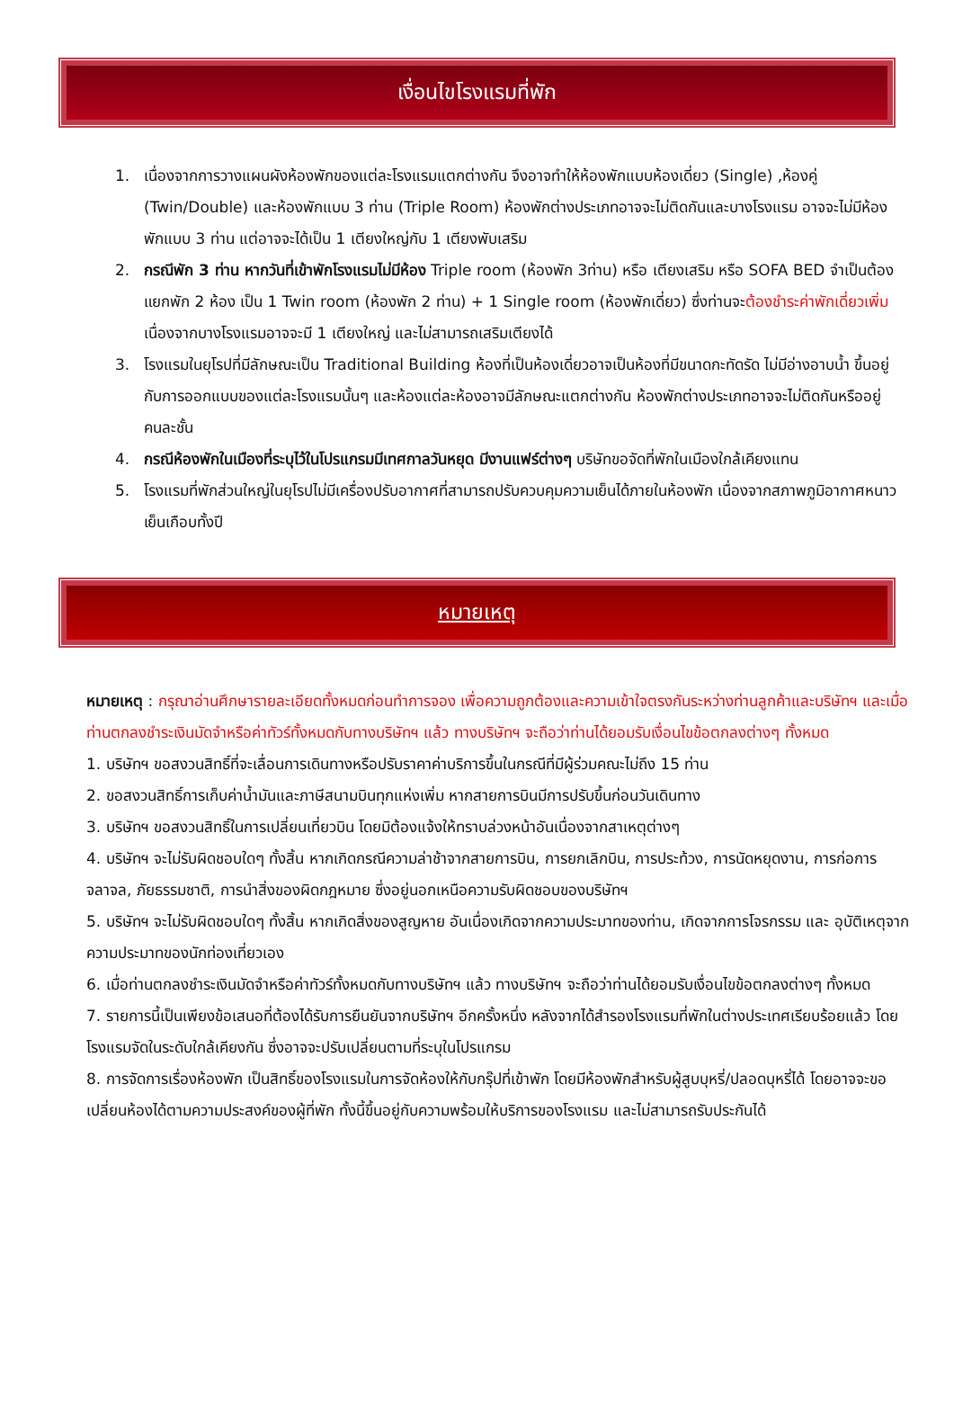เงื่อนไขโรงแรมที่พัก
1. เนื่องจากการวางแผนผังห้องพักของแต่ละโรงแรมแตกต่างกัน จึงอาจทำให้ห้องพักแบบห้องเดี่ยว (Single) ,ห้องคู่ (Twin/Double) และห้องพักแบบ 3 ท่าน (Triple Room) ห้องพักต่างประเภทอาจจะไม่ติดกันและบางโรงแรม อาจจะไม่มีห้องพักแบบ 3 ท่าน แต่อาจจะได้เป็น 1 เตียงใหญ่กับ 1 เตียงพับเสริม
2. กรณีพัก 3 ท่าน หากวันที่เข้าพักโรงแรมไม่มีห้อง Triple room (ห้องพัก 3ท่าน) หรือ เตียงเสริม หรือ SOFA BED จำเป็นต้องแยกพัก 2 ห้อง เป็น 1 Twin room (ห้องพัก 2 ท่าน) + 1 Single room (ห้องพักเดี่ยว) ซึ่งท่านจะต้องชำระค่าพักเดี่ยวเพิ่ม เนื่องจากบางโรงแรมอาจจะมี 1 เตียงใหญ่ และไม่สามารถเสริมเตียงได้
3. โรงแรมในยุโรปที่มีลักษณะเป็น Traditional Building ห้องที่เป็นห้องเดี่ยวอาจเป็นห้องที่มีขนาดกะทัดรัด ไม่มีอ่างอาบน้ำ ขึ้นอยู่กับการออกแบบของแต่ละโรงแรมนั้นๆ และห้องแต่ละห้องอาจมีลักษณะแตกต่างกัน ห้องพักต่างประเภทอาจจะไม่ติดกันหรืออยู่คนละชั้น
4. กรณีห้องพักในเมืองที่ระบุไว้ในโปรแกรมมีเทศกาลวันหยุด มีงานแฟร์ต่างๆ บริษัทขอจัดที่พักในเมืองใกล้เคียงแทน
5. โรงแรมที่พักส่วนใหญ่ในยุโรปไม่มีเครื่องปรับอากาศที่สามารถปรับควบคุมความเย็นได้ภายในห้องพัก เนื่องจากสภาพภูมิอากาศหนาวเย็นเกือบทั้งปี
หมายเหตุ
หมายเหตุ : กรุณาอ่านศึกษารายละเอียดทั้งหมดก่อนทำการจอง เพื่อความถูกต้องและความเข้าใจตรงกันระหว่างท่านลูกค้าและบริษัทฯ และเมื่อท่านตกลงชำระเงินมัดจำหรือค่าทัวร์ทั้งหมดกับทางบริษัทฯ แล้ว ทางบริษัทฯ จะถือว่าท่านได้ยอมรับเงื่อนไขข้อตกลงต่างๆ ทั้งหมด
1. บริษัทฯ ขอสงวนสิทธิ์ที่จะเลื่อนการเดินทางหรือปรับราคาค่าบริการขึ้นในกรณีที่มีผู้ร่วมคณะไม่ถึง 15 ท่าน
2. ขอสงวนสิทธิ์การเก็บค่าน้ำมันและภาษีสนามบินทุกแห่งเพิ่ม หากสายการบินมีการปรับขึ้นก่อนวันเดินทาง
3. บริษัทฯ ขอสงวนสิทธิ์ในการเปลี่ยนเที่ยวบิน โดยมิต้องแจ้งให้ทราบล่วงหน้าอันเนื่องจากสาเหตุต่างๆ
4. บริษัทฯ จะไม่รับผิดชอบใดๆ ทั้งสิ้น หากเกิดกรณีความล่าช้าจากสายการบิน, การยกเลิกบิน, การประท้วง, การนัดหยุดงาน, การก่อการจลาจล, ภัยธรรมชาติ, การนำสิ่งของผิดกฎหมาย ซึ่งอยู่นอกเหนือความรับผิดชอบของบริษัทฯ
5. บริษัทฯ จะไม่รับผิดชอบใดๆ ทั้งสิ้น หากเกิดสิ่งของสูญหาย อันเนื่องเกิดจากความประมาทของท่าน, เกิดจากการโจรกรรม และ อุบัติเหตุจากความประมาทของนักท่องเที่ยวเอง
6. เมื่อท่านตกลงชำระเงินมัดจำหรือค่าทัวร์ทั้งหมดกับทางบริษัทฯ แล้ว ทางบริษัทฯ จะถือว่าท่านได้ยอมรับเงื่อนไขข้อตกลงต่างๆ ทั้งหมด
7. รายการนี้เป็นเพียงข้อเสนอที่ต้องได้รับการยืนยันจากบริษัทฯ อีกครั้งหนึ่ง หลังจากได้สำรองโรงแรมที่พักในต่างประเทศเรียบร้อยแล้ว โดยโรงแรมจัดในระดับใกล้เคียงกัน ซึ่งอาจจะปรับเปลี่ยนตามที่ระบุในโปรแกรม
8. การจัดการเรื่องห้องพัก เป็นสิทธิ์ของโรงแรมในการจัดห้องให้กับกรุ๊ปที่เข้าพัก โดยมีห้องพักสำหรับผู้สูบบุหรี่/ปลอดบุหรี่ได้ โดยอาจจะขอเปลี่ยนห้องได้ตามความประสงค์ของผู้ที่พัก ทั้งนี้ขึ้นอยู่กับความพร้อมให้บริการของโรงแรม และไม่สามารถรับประกันได้